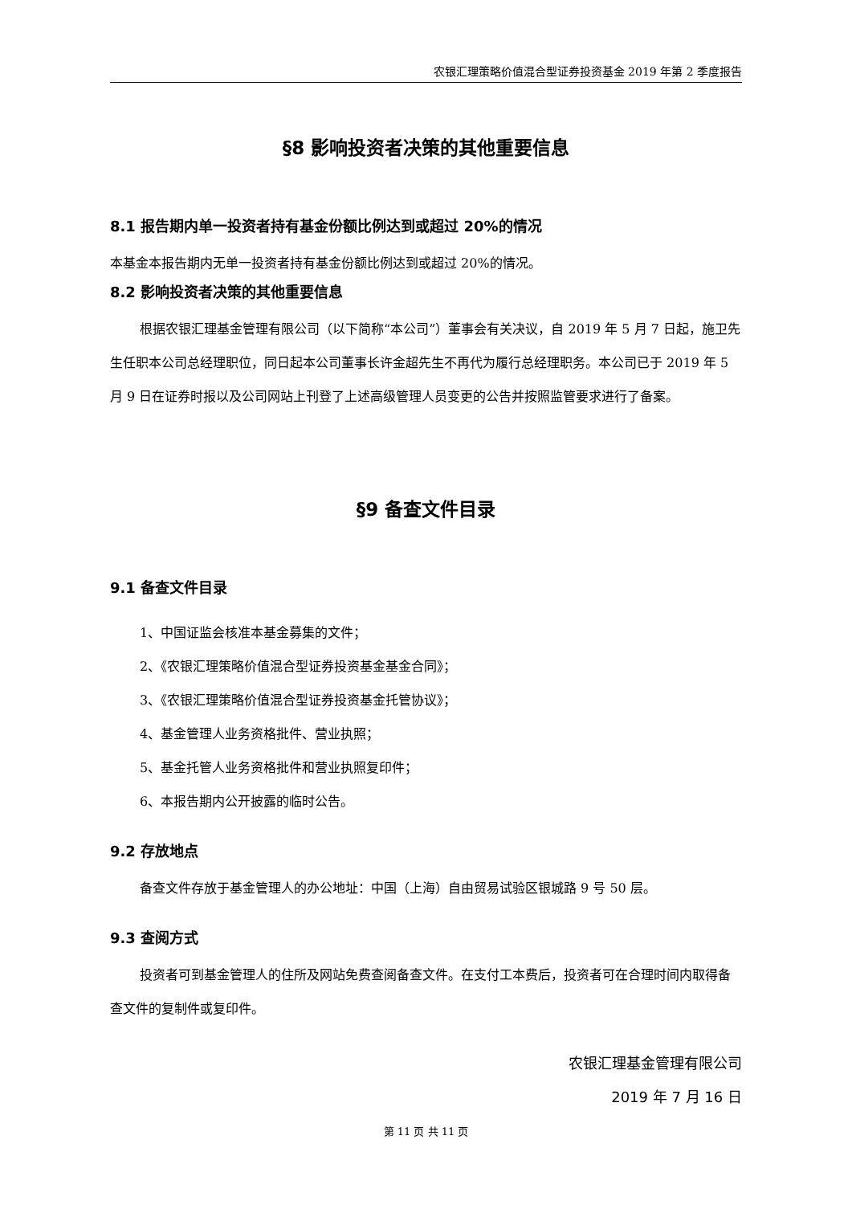农银汇理策略价值混合型证券投资基金 2019 年第 2 季度报告
§8 影响投资者决策的其他重要信息
8.1 报告期内单一投资者持有基金份额比例达到或超过 20%的情况
本基金本报告期内无单一投资者持有基金份额比例达到或超过 20%的情况。
8.2 影响投资者决策的其他重要信息
根据农银汇理基金管理有限公司（以下简称“本公司”）董事会有关决议，自 2019 年 5 月 7 日起，施卫先生任职本公司总经理职位，同日起本公司董事长许金超先生不再代为履行总经理职务。本公司已于 2019 年 5 月 9 日在证券时报以及公司网站上刊登了上述高级管理人员变更的公告并按照监管要求进行了备案。
§9 备查文件目录
9.1 备查文件目录
1、中国证监会核准本基金募集的文件；
2、《农银汇理策略价值混合型证券投资基金基金合同》；
3、《农银汇理策略价值混合型证券投资基金托管协议》；
4、基金管理人业务资格批件、营业执照；
5、基金托管人业务资格批件和营业执照复印件；
6、本报告期内公开披露的临时公告。
9.2 存放地点
备查文件存放于基金管理人的办公地址：中国（上海）自由贸易试验区银城路 9 号 50 层。
9.3 查阅方式
投资者可到基金管理人的住所及网站免费查阅备查文件。在支付工本费后，投资者可在合理时间内取得备查文件的复制件或复印件。
农银汇理基金管理有限公司
2019 年 7 月 16 日
第 11 页 共 11 页